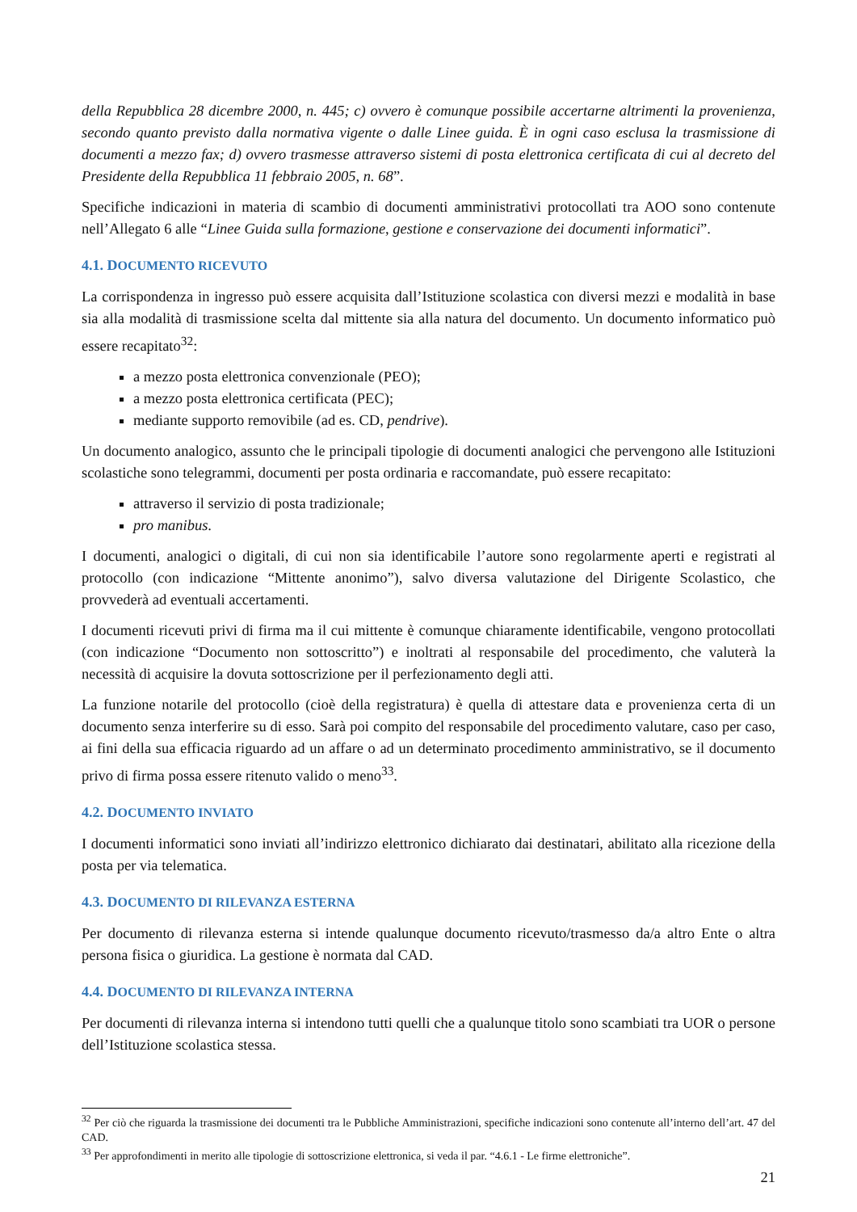della Repubblica 28 dicembre 2000, n. 445; c) ovvero è comunque possibile accertarne altrimenti la provenienza, secondo quanto previsto dalla normativa vigente o dalle Linee guida. È in ogni caso esclusa la trasmissione di documenti a mezzo fax; d) ovvero trasmesse attraverso sistemi di posta elettronica certificata di cui al decreto del Presidente della Repubblica 11 febbraio 2005, n. 68”.
Specifiche indicazioni in materia di scambio di documenti amministrativi protocollati tra AOO sono contenute nell’Allegato 6 alle “Linee Guida sulla formazione, gestione e conservazione dei documenti informatici”.
4.1. DOCUMENTO RICEVUTO
La corrispondenza in ingresso può essere acquisita dall’Istituzione scolastica con diversi mezzi e modalità in base sia alla modalità di trasmissione scelta dal mittente sia alla natura del documento. Un documento informatico può essere recapitato<sup>32</sup>:
a mezzo posta elettronica convenzionale (PEO);
a mezzo posta elettronica certificata (PEC);
mediante supporto removibile (ad es. CD, pendrive).
Un documento analogico, assunto che le principali tipologie di documenti analogici che pervengono alle Istituzioni scolastiche sono telegrammi, documenti per posta ordinaria e raccomandate, può essere recapitato:
attraverso il servizio di posta tradizionale;
pro manibus.
I documenti, analogici o digitali, di cui non sia identificabile l’autore sono regolarmente aperti e registrati al protocollo (con indicazione “Mittente anonimo”), salvo diversa valutazione del Dirigente Scolastico, che provvederà ad eventuali accertamenti.
I documenti ricevuti privi di firma ma il cui mittente è comunque chiaramente identificabile, vengono protocollati (con indicazione “Documento non sottoscritto”) e inoltrati al responsabile del procedimento, che valuterà la necessità di acquisire la dovuta sottoscrizione per il perfezionamento degli atti.
La funzione notarile del protocollo (cioè della registratura) è quella di attestare data e provenienza certa di un documento senza interferire su di esso. Sarà poi compito del responsabile del procedimento valutare, caso per caso, ai fini della sua efficacia riguardo ad un affare o ad un determinato procedimento amministrativo, se il documento privo di firma possa essere ritenuto valido o meno<sup>33</sup>.
4.2. DOCUMENTO INVIATO
I documenti informatici sono inviati all’indirizzo elettronico dichiarato dai destinatari, abilitato alla ricezione della posta per via telematica.
4.3. DOCUMENTO DI RILEVANZA ESTERNA
Per documento di rilevanza esterna si intende qualunque documento ricevuto/trasmesso da/a altro Ente o altra persona fisica o giuridica. La gestione è normata dal CAD.
4.4. DOCUMENTO DI RILEVANZA INTERNA
Per documenti di rilevanza interna si intendono tutti quelli che a qualunque titolo sono scambiati tra UOR o persone dell’Istituzione scolastica stessa.
<sup>32</sup> Per ciò che riguarda la trasmissione dei documenti tra le Pubbliche Amministrazioni, specifiche indicazioni sono contenute all’interno dell’art. 47 del CAD.
<sup>33</sup> Per approfondimenti in merito alle tipologie di sottoscrizione elettronica, si veda il par. “4.6.1 - Le firme elettroniche”.
21